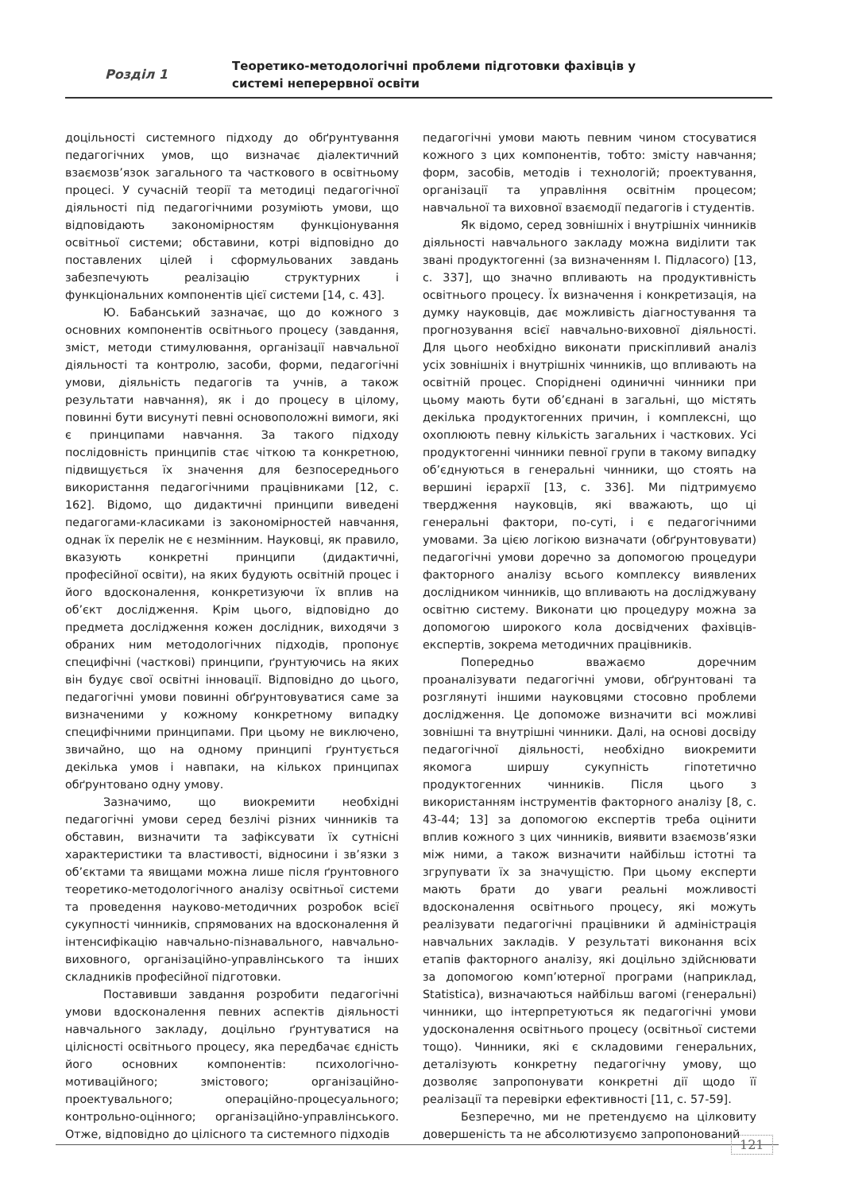Розділ 1
Теоретико-методологічні проблеми підготовки фахівців у
системі неперервної освіти
доцільності системного підходу до обґрунтування педагогічних умов, що визначає діалектичний взаємозв’язок загального та часткового в освітньому процесі. У сучасній теорії та методиці педагогічної діяльності під педагогічними розуміють умови, що відповідають закономірностям функціонування освітньої системи; обставини, котрі відповідно до поставлених цілей і сформульованих завдань забезпечують реалізацію структурних і функціональних компонентів цієї системи [14, с. 43].
Ю. Бабанський зазначає, що до кожного з основних компонентів освітнього процесу (завдання, зміст, методи стимулювання, організації навчальної діяльності та контролю, засоби, форми, педагогічні умови, діяльність педагогів та учнів, а також результати навчання), як і до процесу в цілому, повинні бути висунуті певні основоположні вимоги, які є принципами навчання. За такого підходу послідовність принципів стає чіткою та конкретною, підвищується їх значення для безпосереднього використання педагогічними працівниками [12, с. 162]. Відомо, що дидактичні принципи виведені педагогами-класиками із закономірностей навчання, однак їх перелік не є незмінним. Науковці, як правило, вказують конкретні принципи (дидактичні, професійної освіти), на яких будують освітній процес і його вдосконалення, конкретизуючи їх вплив на об’єкт дослідження. Крім цього, відповідно до предмета дослідження кожен дослідник, виходячи з обраних ним методологічних підходів, пропонує специфічні (часткові) принципи, ґрунтуючись на яких він будує свої освітні інновації. Відповідно до цього, педагогічні умови повинні обґрунтовуватися саме за визначеними у кожному конкретному випадку специфічними принципами. При цьому не виключено, звичайно, що на одному принципі ґрунтується декілька умов і навпаки, на кількох принципах обґрунтовано одну умову.
Зазначимо, що виокремити необхідні педагогічні умови серед безлічі різних чинників та обставин, визначити та зафіксувати їх сутнісні характеристики та властивості, відносини і зв’язки з об’єктами та явищами можна лише після ґрунтовного теоретико-методологічного аналізу освітньої системи та проведення науково-методичних розробок всієї сукупності чинників, спрямованих на вдосконалення й інтенсифікацію навчально-пізнавального, навчально-виховного, організаційно-управлінського та інших складників професійної підготовки.
Поставивши завдання розробити педагогічні умови вдосконалення певних аспектів діяльності навчального закладу, доцільно ґрунтуватися на цілісності освітнього процесу, яка передбачає єдність його основних компонентів: психологічно-мотиваційного; змістового; організаційно-проектувального; операційно-процесуального; контрольно-оцінного; організаційно-управлінського. Отже, відповідно до цілісного та системного підходів
педагогічні умови мають певним чином стосуватися кожного з цих компонентів, тобто: змісту навчання; форм, засобів, методів і технологій; проектування, організації та управління освітнім процесом; навчальної та виховної взаємодії педагогів і студентів.
Як відомо, серед зовнішніх і внутрішніх чинників діяльності навчального закладу можна виділити так звані продуктогенні (за визначенням І. Підласого) [13, с. 337], що значно впливають на продуктивність освітнього процесу. Їх визначення і конкретизація, на думку науковців, дає можливість діагностування та прогнозування всієї навчально-виховної діяльності. Для цього необхідно виконати прискіпливий аналіз усіх зовнішніх і внутрішніх чинників, що впливають на освітній процес. Споріднені одиничні чинники при цьому мають бути об’єднані в загальні, що містять декілька продуктогенних причин, і комплексні, що охоплюють певну кількість загальних і часткових. Усі продуктогенні чинники певної групи в такому випадку об’єднуються в генеральні чинники, що стоять на вершині ієрархії [13, с. 336]. Ми підтримуємо твердження науковців, які вважають, що ці генеральні фактори, по-суті, і є педагогічними умовами. За цією логікою визначати (обґрунтовувати) педагогічні умови доречно за допомогою процедури факторного аналізу всього комплексу виявлених дослідником чинників, що впливають на досліджувану освітню систему. Виконати цю процедуру можна за допомогою широкого кола досвідчених фахівців-експертів, зокрема методичних працівників.
Попередньо вважаємо доречним проаналізувати педагогічні умови, обґрунтовані та розглянуті іншими науковцями стосовно проблеми дослідження. Це допоможе визначити всі можливі зовнішні та внутрішні чинники. Далі, на основі досвіду педагогічної діяльності, необхідно виокремити якомога ширшу сукупність гіпотетично продуктогенних чинників. Після цього з використанням інструментів факторного аналізу [8, с. 43-44; 13] за допомогою експертів треба оцінити вплив кожного з цих чинників, виявити взаємозв’язки між ними, а також визначити найбільш істотні та згрупувати їх за значущістю. При цьому експерти мають брати до уваги реальні можливості вдосконалення освітнього процесу, які можуть реалізувати педагогічні працівники й адміністрація навчальних закладів. У результаті виконання всіх етапів факторного аналізу, які доцільно здійснювати за допомогою комп’ютерної програми (наприклад, Statistica), визначаються найбільш вагомі (генеральні) чинники, що інтерпретуються як педагогічні умови удосконалення освітнього процесу (освітньої системи тощо). Чинники, які є складовими генеральних, деталізують конкретну педагогічну умову, що дозволяє запропонувати конкретні дії щодо її реалізації та перевірки ефективності [11, с. 57-59].
Безперечно, ми не претендуємо на цілковиту довершеність та не абсолютизуємо запропонований
121